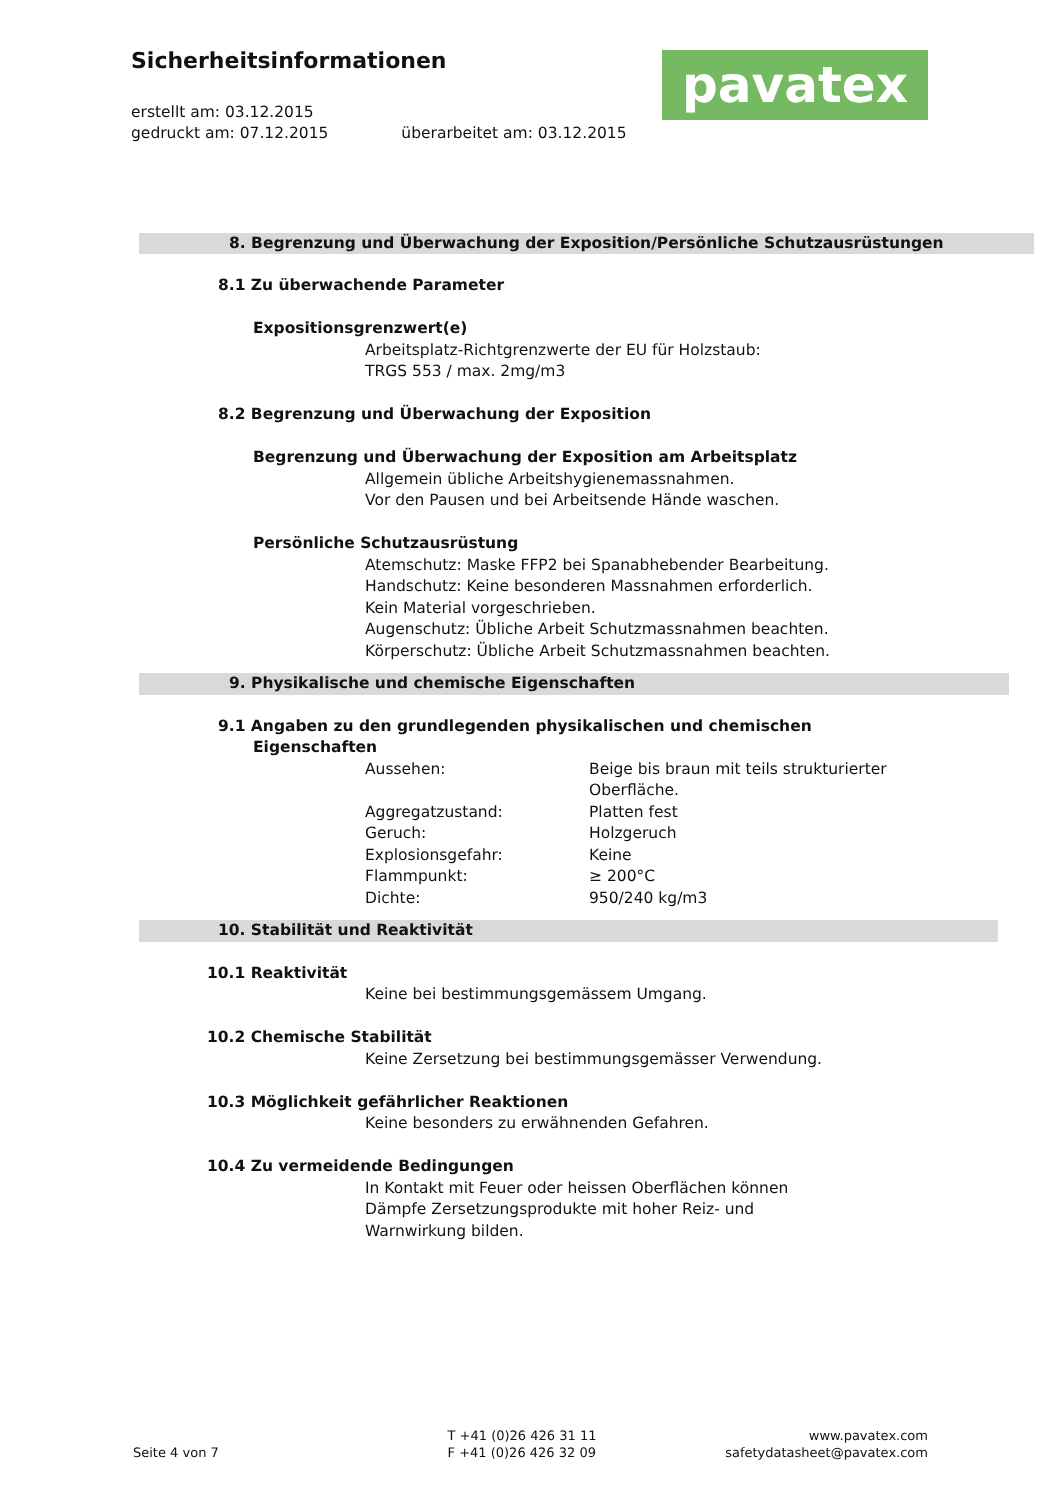Sicherheitsinformationen
pavatex
erstellt am: 03.12.2015
gedruckt am: 07.12.2015 überarbeitet am: 03.12.2015
8. Begrenzung und Überwachung der Exposition/Persönliche Schutzausrüstungen
8.1 Zu überwachende Parameter
Expositionsgrenzwert(e)
Arbeitsplatz-Richtgrenzwerte der EU für Holzstaub:
TRGS 553 / max. 2mg/m3
8.2 Begrenzung und Überwachung der Exposition
Begrenzung und Überwachung der Exposition am Arbeitsplatz
Allgemein übliche Arbeitshygienemassnahmen.
Vor den Pausen und bei Arbeitsende Hände waschen.
Persönliche Schutzausrüstung
Atemschutz: Maske FFP2 bei Spanabhebender Bearbeitung.
Handschutz: Keine besonderen Massnahmen erforderlich.
Kein Material vorgeschrieben.
Augenschutz: Übliche Arbeit Schutzmassnahmen beachten.
Körperschutz: Übliche Arbeit Schutzmassnahmen beachten.
9. Physikalische und chemische Eigenschaften
9.1 Angaben zu den grundlegenden physikalischen und chemischen
Eigenschaften
| Aussehen: | Beige bis braun mit teils strukturierter Oberfläche. |
| Aggregatzustand: | Platten fest |
| Geruch: | Holzgeruch |
| Explosionsgefahr: | Keine |
| Flammpunkt: | ≥ 200°C |
| Dichte: | 950/240 kg/m3 |
10. Stabilität und Reaktivität
10.1 Reaktivität
Keine bei bestimmungsgemässem Umgang.
10.2 Chemische Stabilität
Keine Zersetzung bei bestimmungsgemässer Verwendung.
10.3 Möglichkeit gefährlicher Reaktionen
Keine besonders zu erwähnenden Gefahren.
10.4 Zu vermeidende Bedingungen
In Kontakt mit Feuer oder heissen Oberflächen können
Dämpfe Zersetzungsprodukte mit hoher Reiz- und
Warnwirkung bilden.
Seite 4 von 7
T +41 (0)26 426 31 11
F +41 (0)26 426 32 09
www.pavatex.com
safetydatasheet@pavatex.com